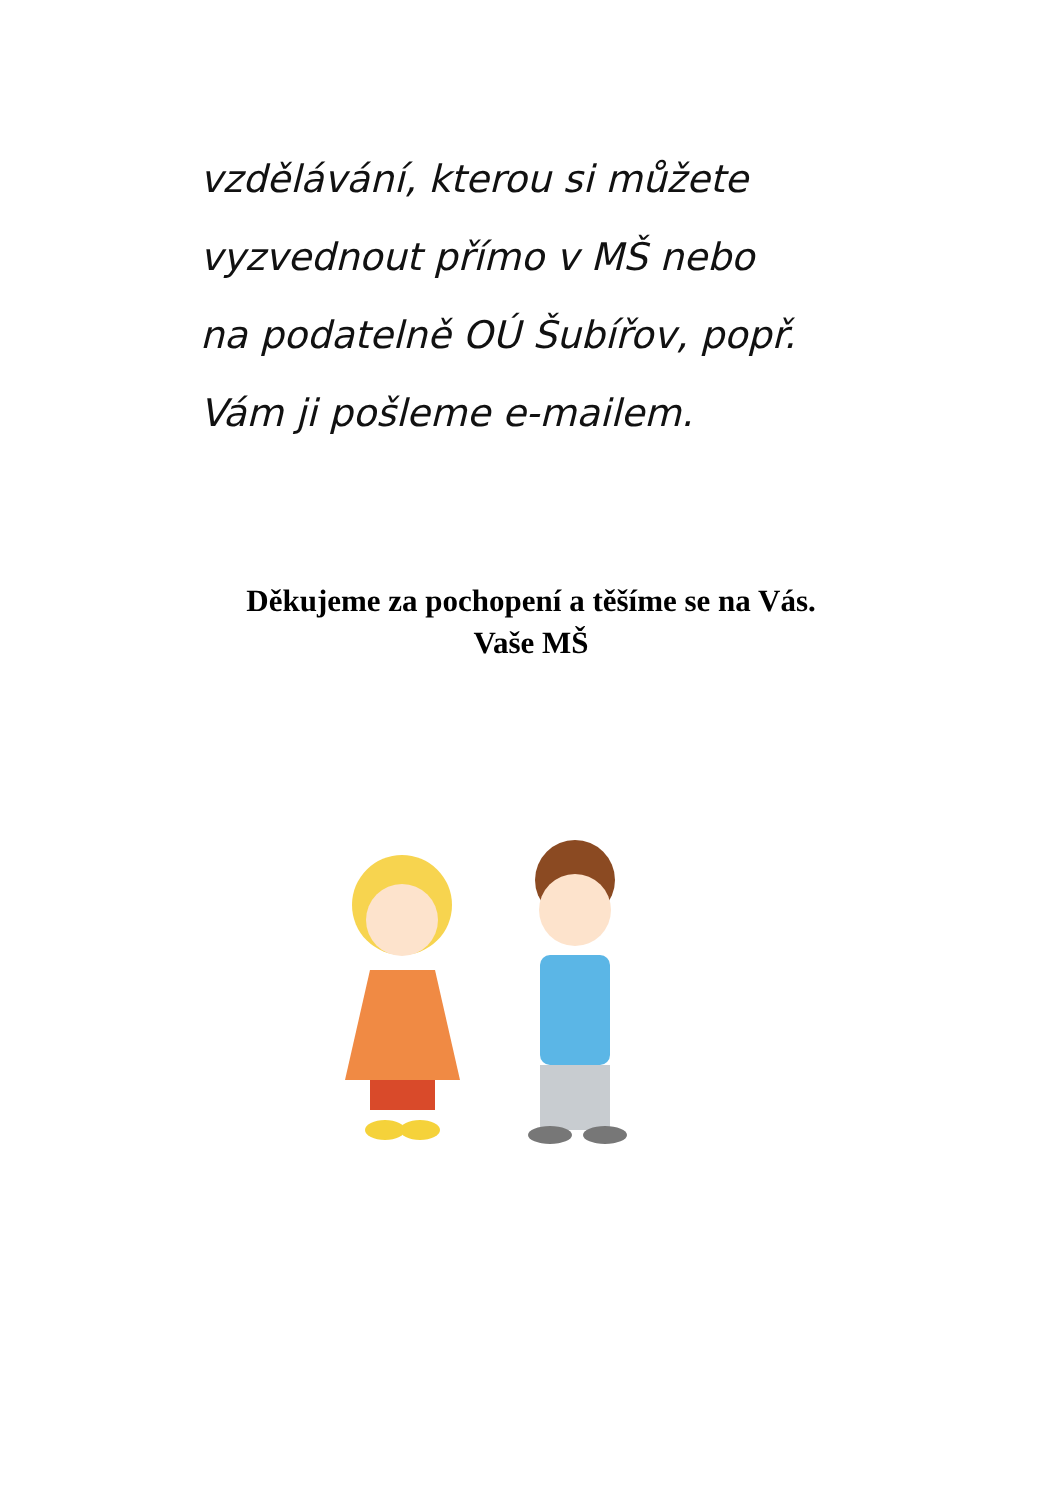vzdělávání, kterou si můžete
vyzvednout přímo v MŠ nebo
na podatelně OÚ Šubířov, popř.
Vám ji pošleme e-mailem.
Děkujeme za pochopení a těšíme se na Vás.
Vaše MŠ